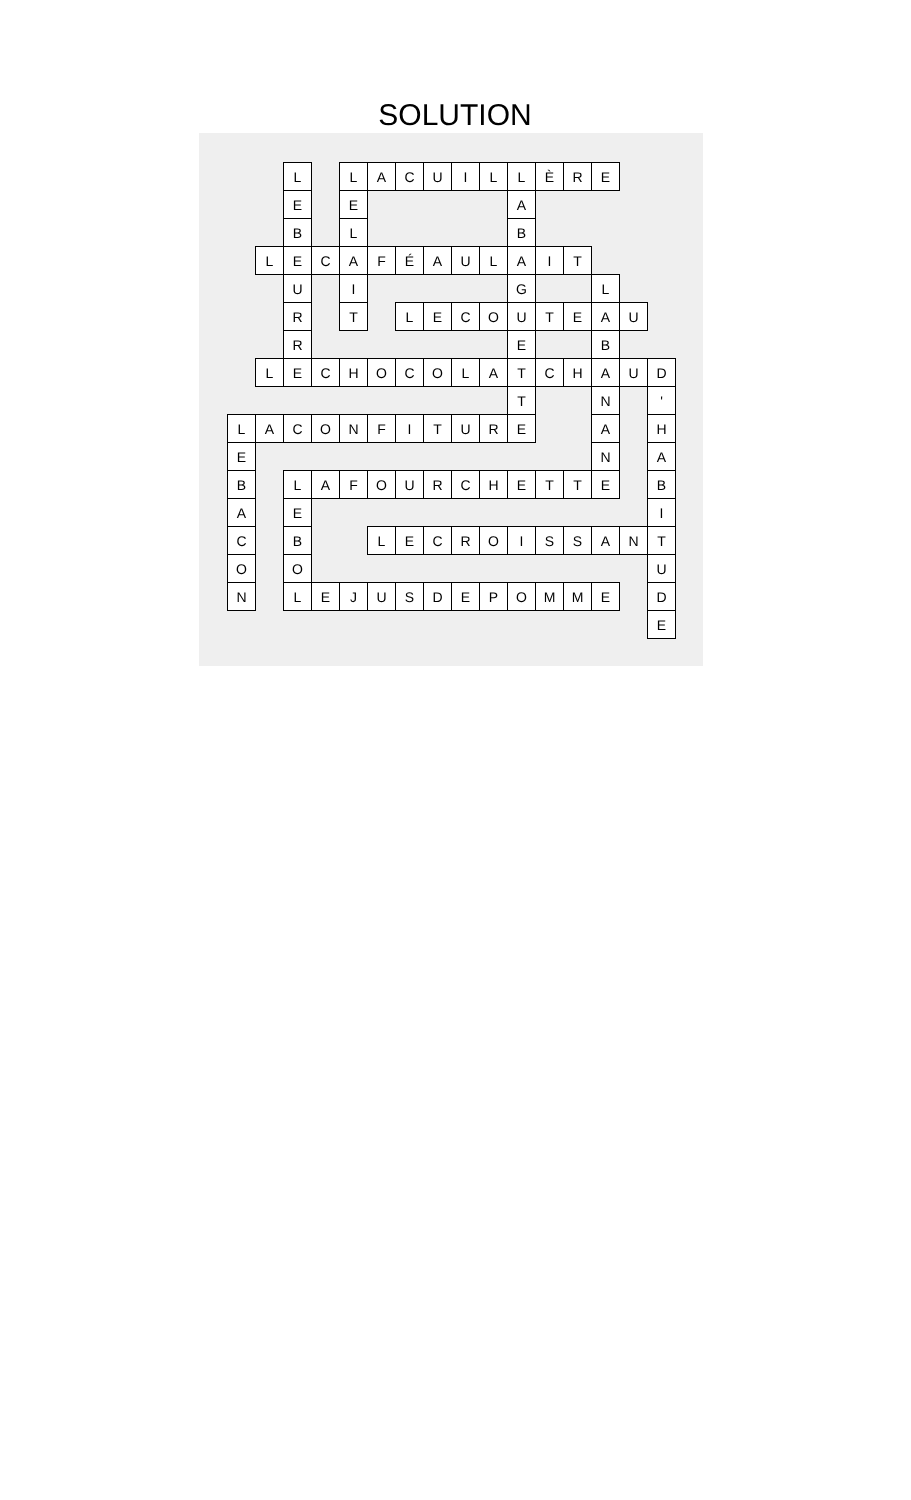SOLUTION
| | | L | | L | A | C | U | I | L | L | È | R | E | | |
| | | E | | E | | | | | | A | | | | | |
| | | B | | L | | | | | | B | | | | | |
| | L | E | C | A | F | É | A | U | L | A | I | T | | | |
| | | U | | I | | | | | | G | | | L | | |
| | | R | | T | | L | E | C | O | U | T | E | A | U | |
| | | R | | | | | | | | E | | | B | | |
| | L | E | C | H | O | C | O | L | A | T | C | H | A | U | D |
| | | | | | | | | | | T | | | N | | ' |
| L | A | C | O | N | F | I | T | U | R | E | | | A | | H |
| E | | | | | | | | | | | | | N | | A |
| B | | L | A | F | O | U | R | C | H | E | T | T | E | | B |
| A | | E | | | | | | | | | | | | | I |
| C | | B | | | L | E | C | R | O | I | S | S | A | N | T |
| O | | O | | | | | | | | | | | | | U |
| N | | L | E | J | U | S | D | E | P | O | M | M | E | | D |
| | | | | | | | | | | | | | | | E |